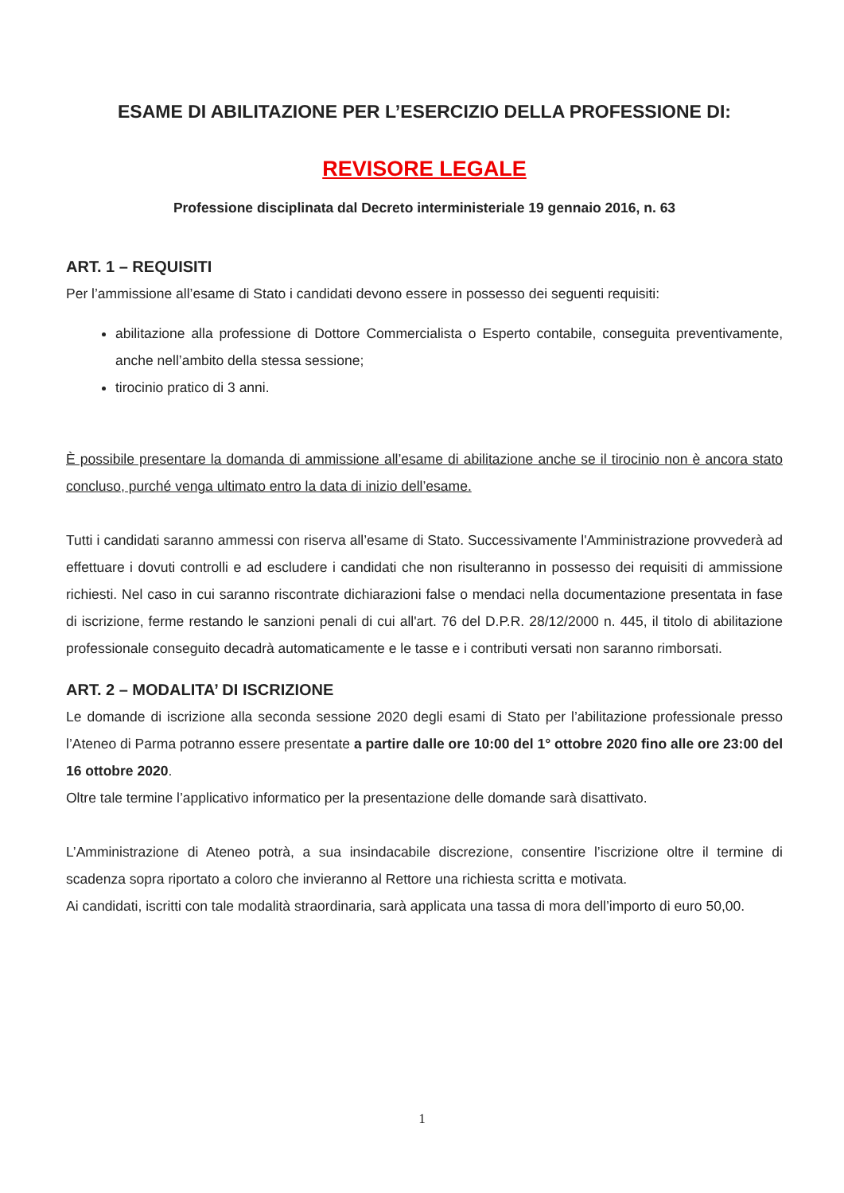ESAME DI ABILITAZIONE PER L’ESERCIZIO DELLA PROFESSIONE DI:
REVISORE LEGALE
Professione disciplinata dal Decreto interministeriale 19 gennaio 2016, n. 63
ART. 1 – REQUISITI
Per l’ammissione all’esame di Stato i candidati devono essere in possesso dei seguenti requisiti:
abilitazione alla professione di Dottore Commercialista o Esperto contabile, conseguita preventivamente, anche nell’ambito della stessa sessione;
tirocinio pratico di 3 anni.
È possibile presentare la domanda di ammissione all’esame di abilitazione anche se il tirocinio non è ancora stato concluso, purché venga ultimato entro la data di inizio dell’esame.
Tutti i candidati saranno ammessi con riserva all’esame di Stato. Successivamente l'Amministrazione provvederà ad effettuare i dovuti controlli e ad escludere i candidati che non risulteranno in possesso dei requisiti di ammissione richiesti. Nel caso in cui saranno riscontrate dichiarazioni false o mendaci nella documentazione presentata in fase di iscrizione, ferme restando le sanzioni penali di cui all'art. 76 del D.P.R. 28/12/2000 n. 445, il titolo di abilitazione professionale conseguito decadrà automaticamente e le tasse e i contributi versati non saranno rimborsati.
ART. 2 – MODALITA’ DI ISCRIZIONE
Le domande di iscrizione alla seconda sessione 2020 degli esami di Stato per l’abilitazione professionale presso l’Ateneo di Parma potranno essere presentate a partire dalle ore 10:00 del 1° ottobre 2020 fino alle ore 23:00 del 16 ottobre 2020.
Oltre tale termine l’applicativo informatico per la presentazione delle domande sarà disattivato.
L’Amministrazione di Ateneo potrà, a sua insindacabile discrezione, consentire l’iscrizione oltre il termine di scadenza sopra riportato a coloro che invieranno al Rettore una richiesta scritta e motivata.
Ai candidati, iscritti con tale modalità straordinaria, sarà applicata una tassa di mora dell’importo di euro 50,00.
1